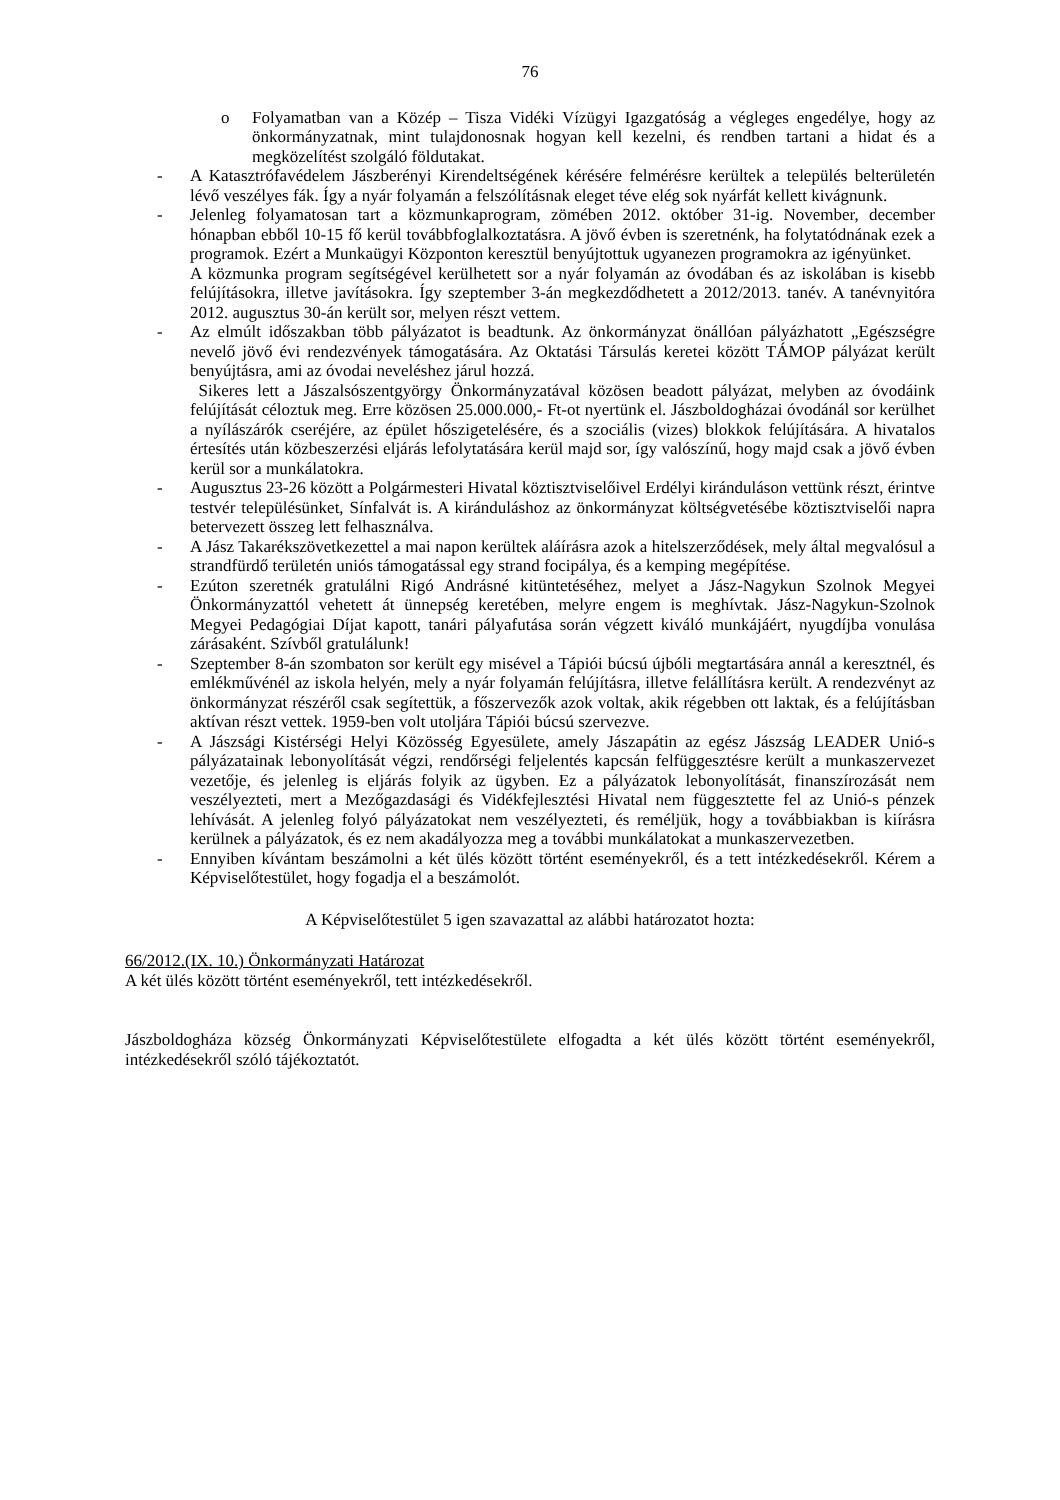76
o Folyamatban van a Közép – Tisza Vidéki Vízügyi Igazgatóság a végleges engedélye, hogy az önkormányzatnak, mint tulajdonosnak hogyan kell kezelni, és rendben tartani a hidat és a megközelítést szolgáló földutakat.
- A Katasztrófavédelem Jászberényi Kirendeltségének kérésére felmérésre kerültek a település belterületén lévő veszélyes fák. Így a nyár folyamán a felszólításnak eleget téve elég sok nyárfát kellett kivágnunk.
- Jelenleg folyamatosan tart a közmunkaprogram, zömében 2012. október 31-ig. November, december hónapban ebből 10-15 fő kerül továbbfoglalkoztatásra. A jövő évben is szeretnénk, ha folytatódnának ezek a programok. Ezért a Munkaügyi Központon keresztül benyújtottuk ugyanezen programokra az igényünket.
A közmunka program segítségével kerülhetett sor a nyár folyamán az óvodában és az iskolában is kisebb felújításokra, illetve javításokra. Így szeptember 3-án megkezdődhetett a 2012/2013. tanév. A tanévnyitóra 2012. augusztus 30-án került sor, melyen részt vettem.
- Az elmúlt időszakban több pályázatot is beadtunk. Az önkormányzat önállóan pályázhatott „Egészségre nevelő jövő évi rendezvények támogatására. Az Oktatási Társulás keretei között TÁMOP pályázat került benyújtásra, ami az óvodai neveléshez járul hozzá.
Sikeres lett a Jászalsószentgyörgy Önkormányzatával közösen beadott pályázat, melyben az óvodáink felújítását céloztuk meg. Erre közösen 25.000.000,- Ft-ot nyertünk el. Jászboldogházai óvodánál sor kerülhet a nyílászárók cseréjére, az épület hőszigetelésére, és a szociális (vizes) blokkok felújítására. A hivatalos értesítés után közbeszerzési eljárás lefolytatására kerül majd sor, így valószínű, hogy majd csak a jövő évben kerül sor a munkálatokra.
- Augusztus 23-26 között a Polgármesteri Hivatal köztisztviselőivel Erdélyi kiránduláson vettünk részt, érintve testvér településünket, Sínfalvát is. A kiránduláshoz az önkormányzat költségvetésébe köztisztviselői napra betervezett összeg lett felhasználva.
- A Jász Takarékszövetkezettel a mai napon kerültek aláírásra azok a hitelszerződések, mely által megvalósul a strandfürdő területén uniós támogatással egy strand focipálya, és a kemping megépítése.
- Ezúton szeretnék gratulálni Rigó Andrásné kitüntetéséhez, melyet a Jász-Nagykun Szolnok Megyei Önkormányzattól vehetett át ünnepség keretében, melyre engem is meghívtak. Jász-Nagykun-Szolnok Megyei Pedagógiai Díjat kapott, tanári pályafutása során végzett kiváló munkájáért, nyugdíjba vonulása zárásaként. Szívből gratulálunk!
- Szeptember 8-án szombaton sor került egy misével a Tápiói búcsú újbóli megtartására annál a keresztnél, és emlékművénél az iskola helyén, mely a nyár folyamán felújításra, illetve felállításra került. A rendezvényt az önkormányzat részéről csak segítettük, a főszervezők azok voltak, akik régebben ott laktak, és a felújításban aktívan részt vettek. 1959-ben volt utoljára Tápiói búcsú szervezve.
- A Jászsági Kistérségi Helyi Közösség Egyesülete, amely Jászapátin az egész Jászság LEADER Unió-s pályázatainak lebonyolítását végzi, rendőrségi feljelentés kapcsán felfüggesztésre került a munkaszervezet vezetője, és jelenleg is eljárás folyik az ügyben. Ez a pályázatok lebonyolítását, finanszírozását nem veszélyezteti, mert a Mezőgazdasági és Vidékfejlesztési Hivatal nem függesztette fel az Unió-s pénzek lehívását. A jelenleg folyó pályázatokat nem veszélyezteti, és reméljük, hogy a továbbiakban is kiírásra kerülnek a pályázatok, és ez nem akadályozza meg a további munkálatokat a munkaszervezetben.
- Ennyiben kívántam beszámolni a két ülés között történt eseményekről, és a tett intézkedésekről. Kérem a Képviselőtestület, hogy fogadja el a beszámolót.
A Képviselőtestület 5 igen szavazattal az alábbi határozatot hozta:
66/2012.(IX. 10.) Önkormányzati Határozat
A két ülés között történt eseményekről, tett intézkedésekről.
Jászboldogháza község Önkormányzati Képviselőtestülete elfogadta a két ülés között történt eseményekről, intézkedésekről szóló tájékoztatót.